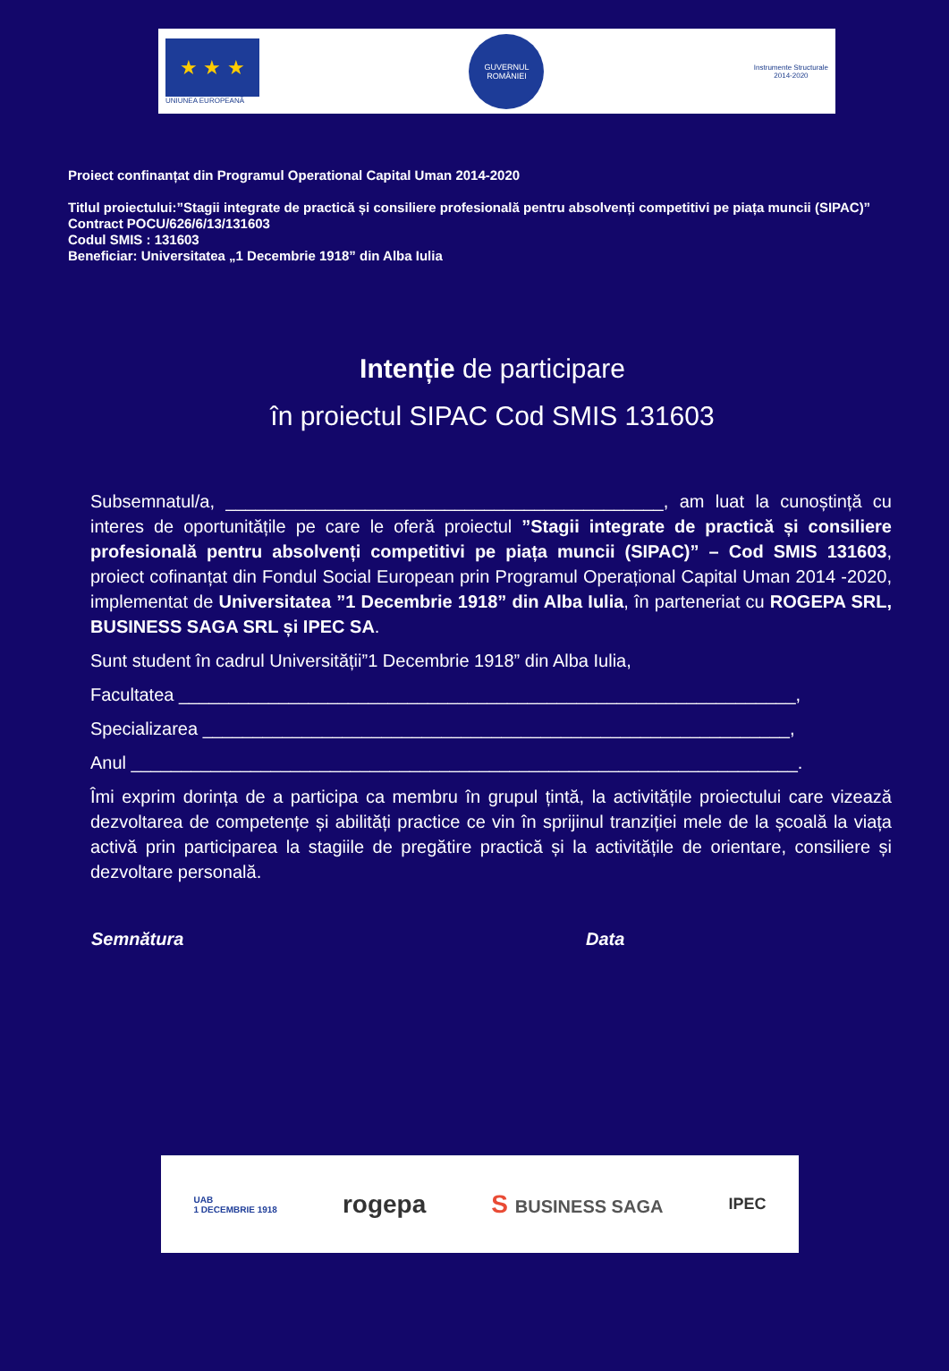★ ★ ★
UNIUNEA EUROPEANĂ
GUVERNUL ROMÂNIEI
Instrumente Structurale
2014-2020
Proiect confinanțat din Programul Operational Capital Uman 2014-2020
Titlul proiectului:”Stagii integrate de practică și consiliere profesională pentru absolvenți competitivi pe piața muncii (SIPAC)”
Contract POCU/626/6/13/131603
Codul SMIS : 131603
Beneficiar: Universitatea „1 Decembrie 1918” din Alba Iulia
Intenție de participare
în proiectul SIPAC Cod SMIS 131603
Subsemnatul/a, ____________________________________________, am luat la cunoștință cu interes de oportunitățile pe care le oferă proiectul ”Stagii integrate de practică și consiliere profesională pentru absolvenți competitivi pe piața muncii (SIPAC)” – Cod SMIS 131603, proiect cofinanțat din Fondul Social European prin Programul Operațional Capital Uman 2014 -2020, implementat de Universitatea ”1 Decembrie 1918” din Alba Iulia, în parteneriat cu ROGEPA SRL, BUSINESS SAGA SRL și IPEC SA.
Sunt student în cadrul Universității”1 Decembrie 1918” din Alba Iulia,
Facultatea ______________________________________________________________,
Specializarea ___________________________________________________________,
Anul ___________________________________________________________________.
Îmi exprim dorința de a participa ca membru în grupul țintă, la activitățile proiectului care vizează dezvoltarea de competențe și abilități practice ce vin în sprijinul tranziției mele de la școală la viața activă prin participarea la stagiile de pregătire practică și la activitățile de orientare, consiliere și dezvoltare personală.
Semnătura Data
UAB
1 DECEMBRIE 1918 rogepa S BUSINESS SAGA IPEC